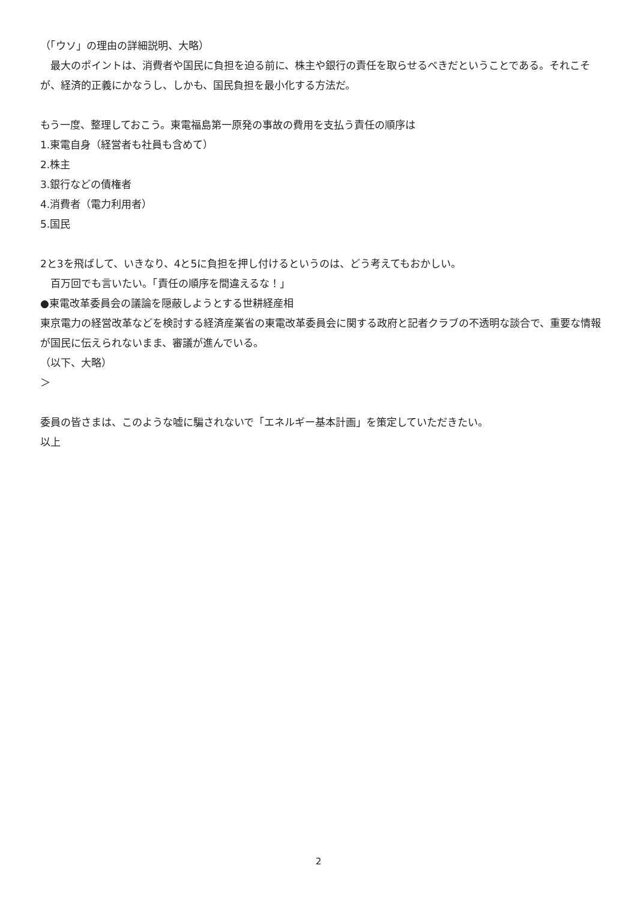（「ウソ」の理由の詳細説明、大略）
　最大のポイントは、消費者や国民に負担を迫る前に、株主や銀行の責任を取らせるべきだということである。それこそが、経済的正義にかなうし、しかも、国民負担を最小化する方法だ。
もう一度、整理しておこう。東電福島第一原発の事故の費用を支払う責任の順序は
1.東電自身（経営者も社員も含めて）
2.株主
3.銀行などの債権者
4.消費者（電力利用者）
5.国民
2と3を飛ばして、いきなり、4と5に負担を押し付けるというのは、どう考えてもおかしい。
　百万回でも言いたい。「責任の順序を間違えるな！」
●東電改革委員会の議論を隠蔽しようとする世耕経産相
東京電力の経営改革などを検討する経済産業省の東電改革委員会に関する政府と記者クラブの不透明な談合で、重要な情報が国民に伝えられないまま、審議が進んでいる。
（以下、大略）
＞
委員の皆さまは、このような嘘に騙されないで「エネルギー基本計画」を策定していただきたい。
以上
2